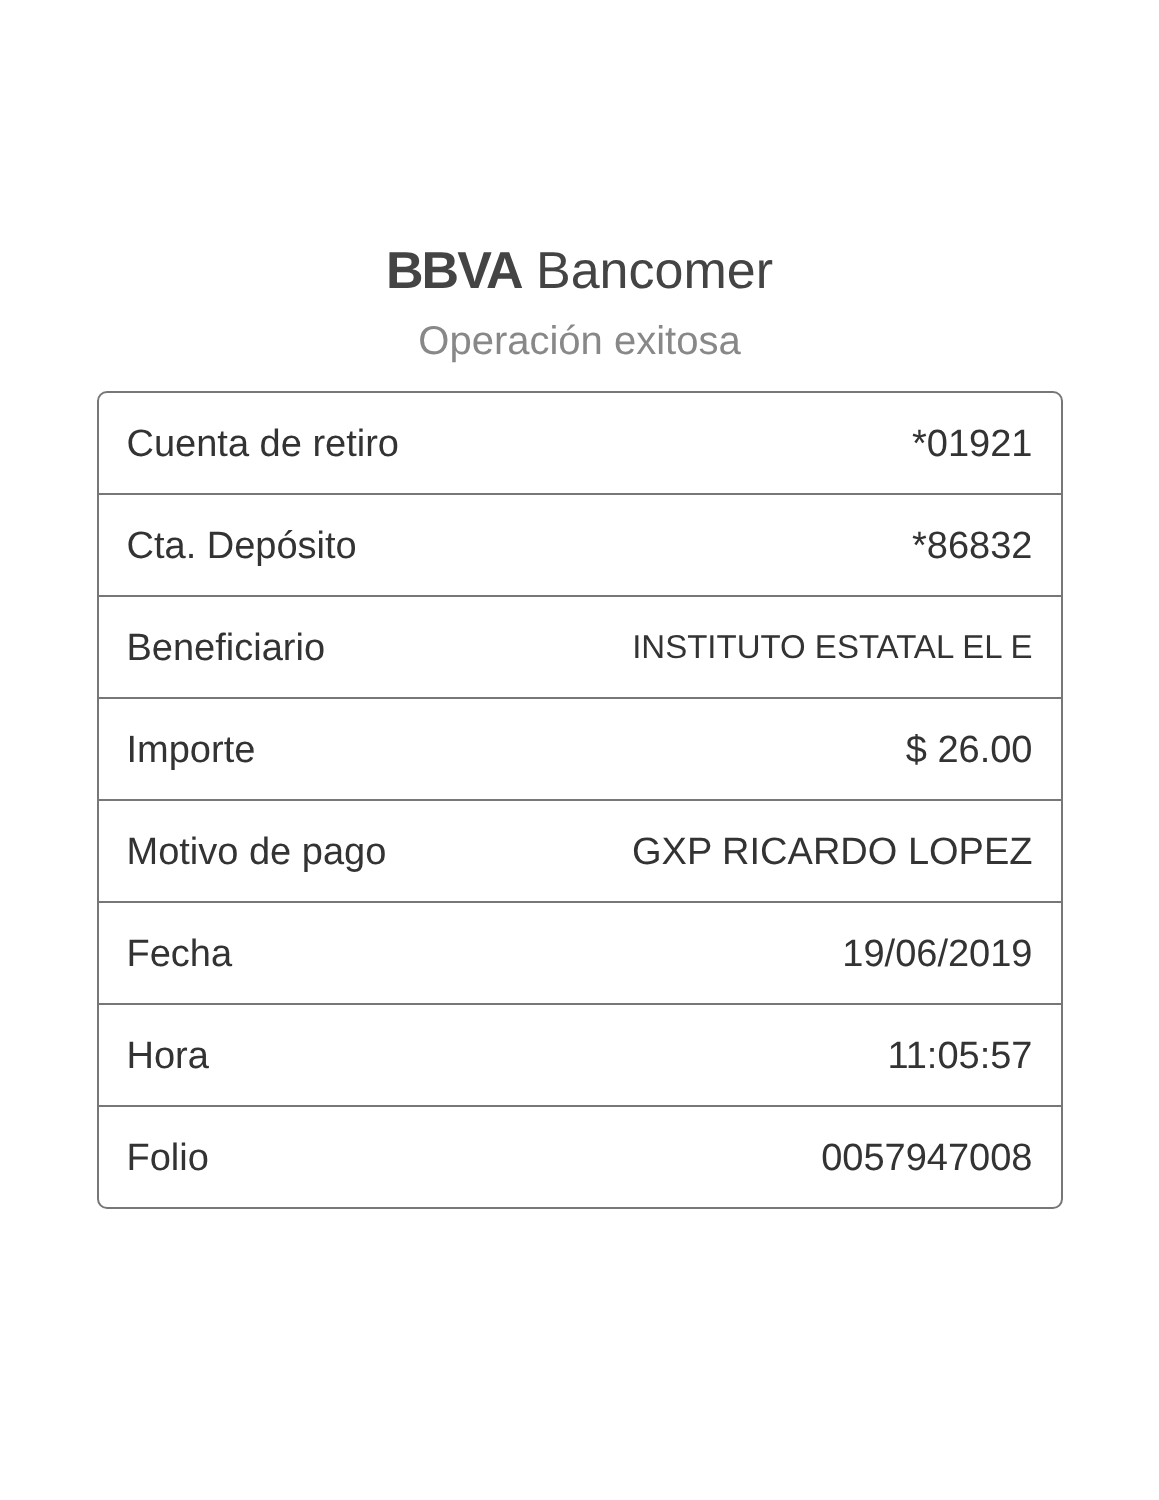BBVA Bancomer
Operación exitosa
| Cuenta de retiro | *01921 |
| Cta. Depósito | *86832 |
| Beneficiario | INSTITUTO ESTATAL EL E |
| Importe | $ 26.00 |
| Motivo de pago | GXP RICARDO LOPEZ |
| Fecha | 19/06/2019 |
| Hora | 11:05:57 |
| Folio | 0057947008 |